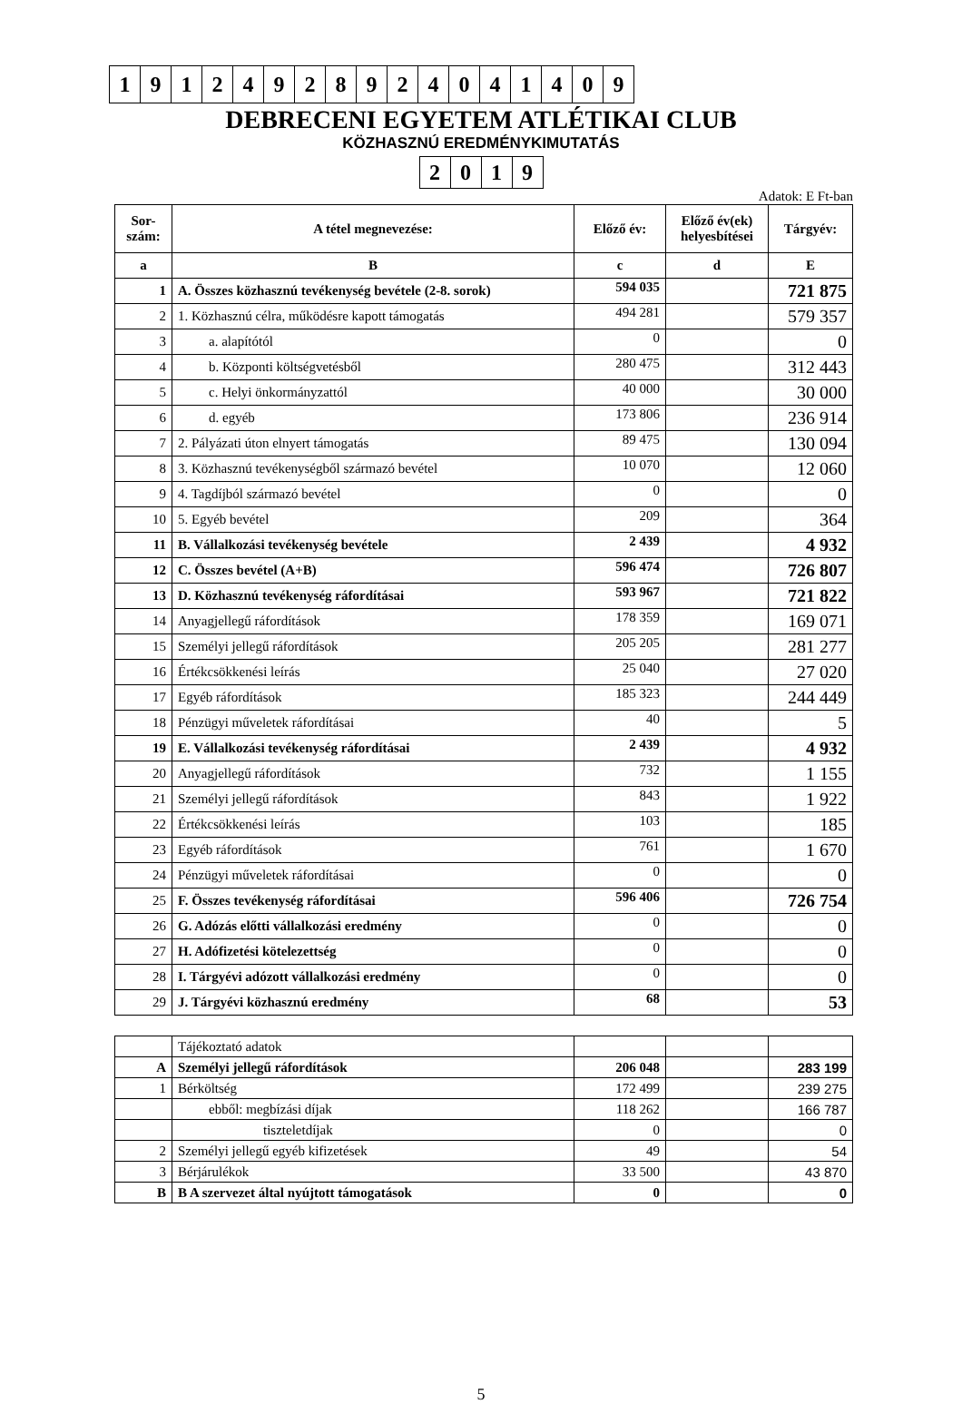| 1 | 9 | 1 | 2 | 4 | 9 | 2 | 8 | 9 | 2 | 4 | 0 | 4 | 1 | 4 | 0 | 9 |
DEBRECENI EGYETEM ATLÉTIKAI CLUB
KÖZHASZNÚ EREDMÉNYKIMUTATÁS
| 2 | 0 | 1 | 9 |
Adatok: E Ft-ban
| Sor- szám: | A tétel megnevezése: | Előző év: | Előző év(ek) helyesbítései | Tárgyév: |
| --- | --- | --- | --- | --- |
| a | B | c | d | E |
| 1 | A. Összes közhasznú tevékenység bevétele (2-8. sorok) | 594 035 | | 721 875 |
| 2 | 1. Közhasznú célra, működésre kapott támogatás | 494 281 | | 579 357 |
| 3 | a. alapítótól | 0 | | 0 |
| 4 | b. Központi költségvetésből | 280 475 | | 312 443 |
| 5 | c. Helyi önkormányzattól | 40 000 | | 30 000 |
| 6 | d. egyéb | 173 806 | | 236 914 |
| 7 | 2. Pályázati úton elnyert támogatás | 89 475 | | 130 094 |
| 8 | 3. Közhasznú tevékenységből származó bevétel | 10 070 | | 12 060 |
| 9 | 4. Tagdíjból származó bevétel | 0 | | 0 |
| 10 | 5. Egyéb bevétel | 209 | | 364 |
| 11 | B. Vállalkozási tevékenység bevétele | 2 439 | | 4 932 |
| 12 | C. Összes bevétel (A+B) | 596 474 | | 726 807 |
| 13 | D. Közhasznú tevékenység ráfordításai | 593 967 | | 721 822 |
| 14 | Anyagjellegű ráfordítások | 178 359 | | 169 071 |
| 15 | Személyi jellegű ráfordítások | 205 205 | | 281 277 |
| 16 | Értékcsökkenési leírás | 25 040 | | 27 020 |
| 17 | Egyéb ráfordítások | 185 323 | | 244 449 |
| 18 | Pénzügyi műveletek ráfordításai | 40 | | 5 |
| 19 | E. Vállalkozási tevékenység ráfordításai | 2 439 | | 4 932 |
| 20 | Anyagjellegű ráfordítások | 732 | | 1 155 |
| 21 | Személyi jellegű ráfordítások | 843 | | 1 922 |
| 22 | Értékcsökkenési leírás | 103 | | 185 |
| 23 | Egyéb ráfordítások | 761 | | 1 670 |
| 24 | Pénzügyi műveletek ráfordításai | 0 | | 0 |
| 25 | F. Összes tevékenység ráfordításai | 596 406 | | 726 754 |
| 26 | G. Adózás előtti vállalkozási eredmény | 0 | | 0 |
| 27 | H. Adófizetési kötelezettség | 0 | | 0 |
| 28 | I. Tárgyévi adózott vállalkozási eredmény | 0 | | 0 |
| 29 | J. Tárgyévi közhasznú eredmény | 68 | | 53 |
| | Tájékoztató adatok | | | |
| A | Személyi jellegű ráfordítások | 206 048 | | 283 199 |
| 1 | Bérköltség | 172 499 | | 239 275 |
| | ebből: megbízási díjak | 118 262 | | 166 787 |
| | tiszteletdíjak | 0 | | 0 |
| 2 | Személyi jellegű egyéb kifizetések | 49 | | 54 |
| 3 | Bérjárulékok | 33 500 | | 43 870 |
| B | B A szervezet által nyújtott támogatások | 0 | | 0 |
5